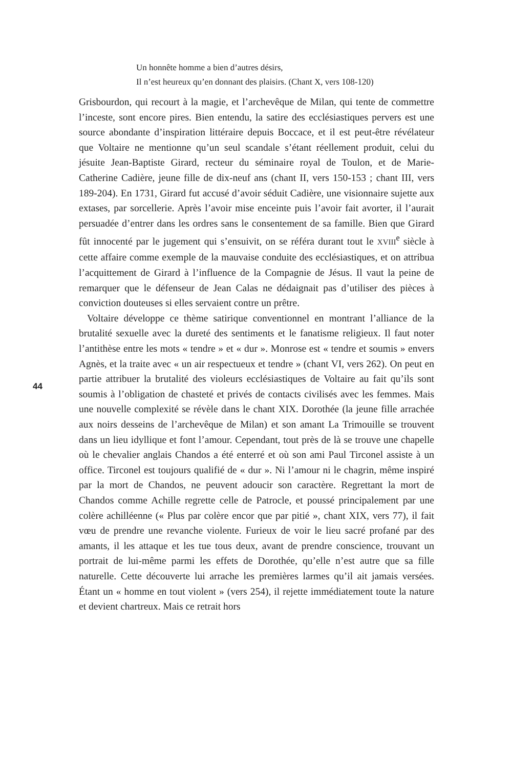Un honnête homme a bien d’autres désirs,
Il n’est heureux qu’en donnant des plaisirs. (Chant X, vers 108-120)
44
Grisbourdon, qui recourt à la magie, et l’archevêque de Milan, qui tente de commettre l’inceste, sont encore pires. Bien entendu, la satire des ecclésiastiques pervers est une source abondante d’inspiration littéraire depuis Boccace, et il est peut-être révélateur que Voltaire ne mentionne qu’un seul scandale s’étant réellement produit, celui du jésuite Jean-Baptiste Girard, recteur du séminaire royal de Toulon, et de Marie-Catherine Cadière, jeune fille de dix-neuf ans (chant II, vers 150-153 ; chant III, vers 189-204). En 1731, Girard fut accusé d’avoir séduit Cadière, une visionnaire sujette aux extases, par sorcellerie. Après l’avoir mise enceinte puis l’avoir fait avorter, il l’aurait persuadée d’entrer dans les ordres sans le consentement de sa famille. Bien que Girard fût innocenté par le jugement qui s’ensuivit, on se référa durant tout le XVIII<sup>e</sup> siècle à cette affaire comme exemple de la mauvaise conduite des ecclésiastiques, et on attribua l’acquittement de Girard à l’influence de la Compagnie de Jésus. Il vaut la peine de remarquer que le défenseur de Jean Calas ne dédaignait pas d’utiliser des pièces à conviction douteuses si elles servaient contre un prêtre.
Voltaire développe ce thème satirique conventionnel en montrant l’alliance de la brutalité sexuelle avec la dureté des sentiments et le fanatisme religieux. Il faut noter l’antithèse entre les mots « tendre » et « dur ». Monrose est « tendre et soumis » envers Agnès, et la traite avec « un air respectueux et tendre » (chant VI, vers 262). On peut en partie attribuer la brutalité des violeurs ecclésiastiques de Voltaire au fait qu’ils sont soumis à l’obligation de chasteté et privés de contacts civilisés avec les femmes. Mais une nouvelle complexité se révèle dans le chant XIX. Dorothée (la jeune fille arrachée aux noirs desseins de l’archevêque de Milan) et son amant La Trimouille se trouvent dans un lieu idyllique et font l’amour. Cependant, tout près de là se trouve une chapelle où le chevalier anglais Chandos a été enterré et où son ami Paul Tirconel assiste à un office. Tirconel est toujours qualifié de « dur ». Ni l’amour ni le chagrin, même inspiré par la mort de Chandos, ne peuvent adoucir son caractère. Regrettant la mort de Chandos comme Achille regrette celle de Patrocle, et poussé principalement par une colère achilléenne (« Plus par colère encor que par pitié », chant XIX, vers 77), il fait vœu de prendre une revanche violente. Furieux de voir le lieu sacré profané par des amants, il les attaque et les tue tous deux, avant de prendre conscience, trouvant un portrait de lui-même parmi les effets de Dorothée, qu’elle n’est autre que sa fille naturelle. Cette découverte lui arrache les premières larmes qu’il ait jamais versées. Étant un « homme en tout violent » (vers 254), il rejette immédiatement toute la nature et devient chartreux. Mais ce retrait hors